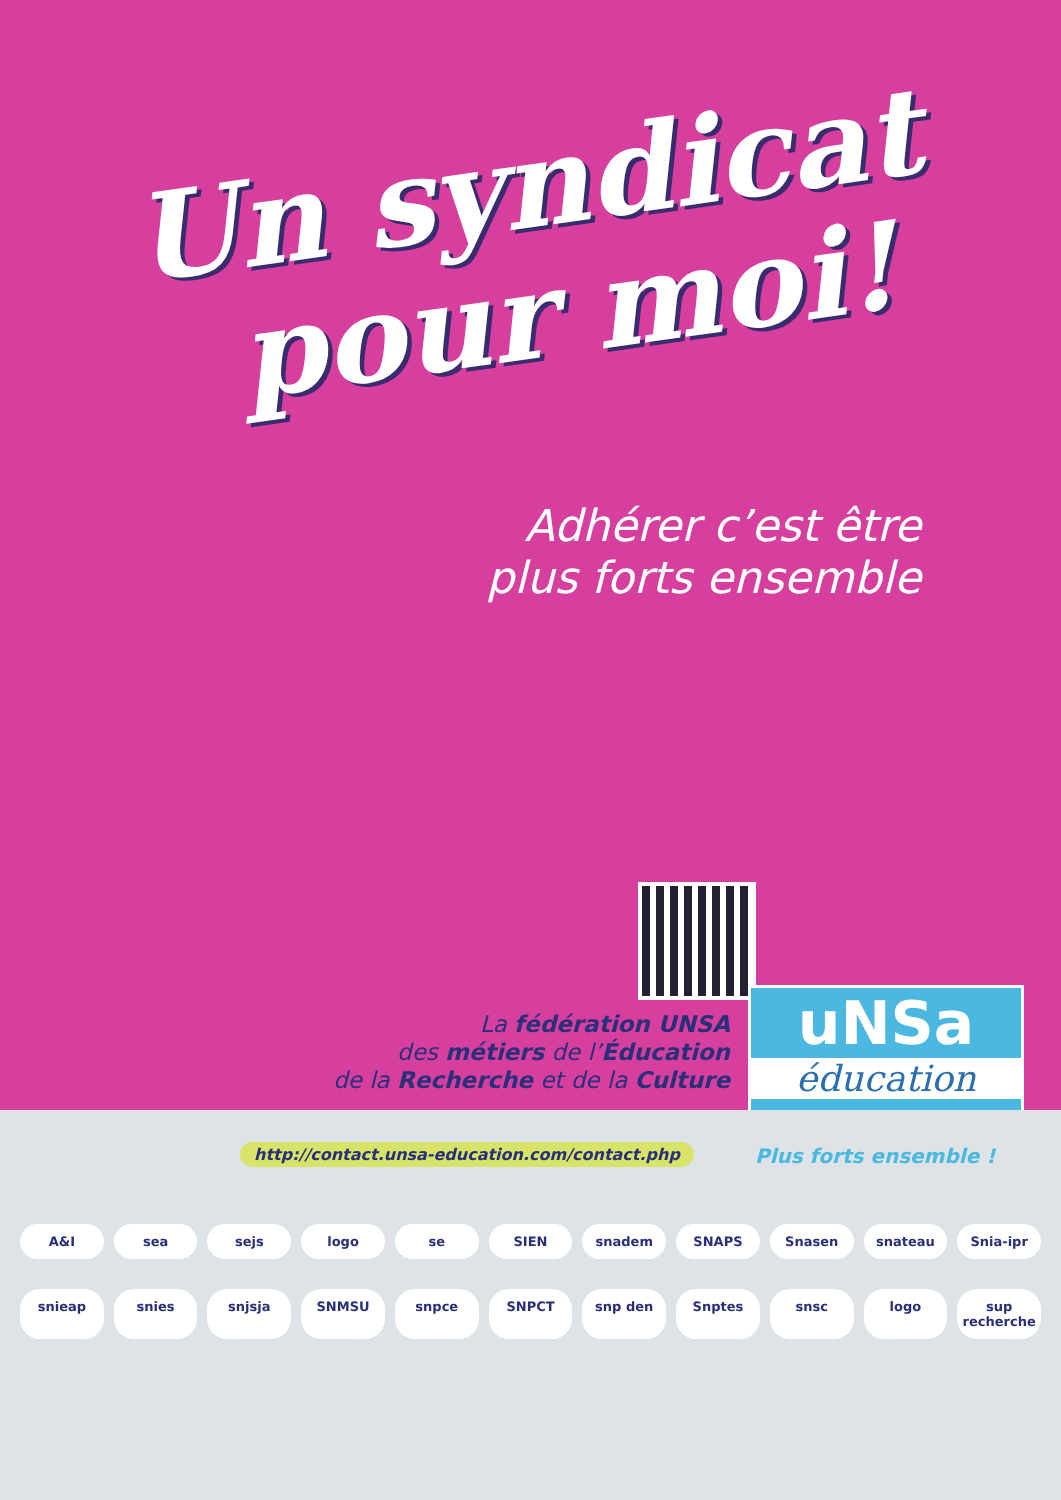Un syndicat
pour moi!
Adhérer c’est être
plus forts ensemble
La fédération UNSA
des métiers de l’Éducation
de la Recherche et de la Culture
uNSa
éducation
http://contact.unsa-education.com/contact.php
Plus forts ensemble !
A&I sea sejs logo se SIEN snadem SNAPS Snasen snateau Snia-ipr snieap snies snjsja SNMSU snpce SNPCT snp den Snptes snsc logo sup recherche